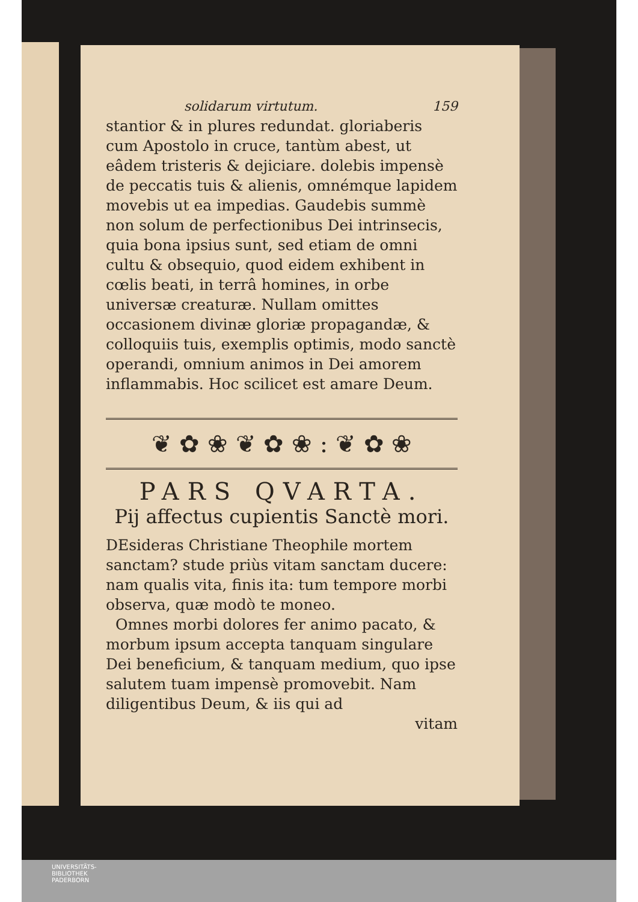solidarum virtutum. 159
stantior & in plures redundat. gloriaberis cum Apostolo in cruce, tantùm abest, ut eâdem tristeris & dejiciare. dolebis impensè de peccatis tuis & alienis, omnémque lapidem movebis ut ea impedias. Gaudebis summè non solum de perfectionibus Dei intrinsecis, quia bona ipsius sunt, sed etiam de omni cultu & obsequio, quod eidem exhibent in cœlis beati, in terrâ homines, in orbe universæ creaturæ. Nullam omittes occasionem divinæ gloriæ propagandæ, & colloquiis tuis, exemplis optimis, modo sanctè operandi, omnium animos in Dei amorem inflammabis. Hoc scilicet est amare Deum.
❦ ✿ ❀ ❦ ✿ ❀ : ❦ ✿ ❀
PARS QVARTA.
Pij affectus cupientis Sanctè mori.
DEsideras Christiane Theophile mortem sanctam? stude priùs vitam sanctam ducere: nam qualis vita, finis ita: tum tempore morbi observa, quæ modò te moneo.
Omnes morbi dolores fer animo pacato, & morbum ipsum accepta tanquam singulare Dei beneficium, & tanquam medium, quo ipse salutem tuam impensè promovebit. Nam diligentibus Deum, & iis qui ad
vitam
UNIVERSITÄTS-
BIBLIOTHEK
PADERBORN